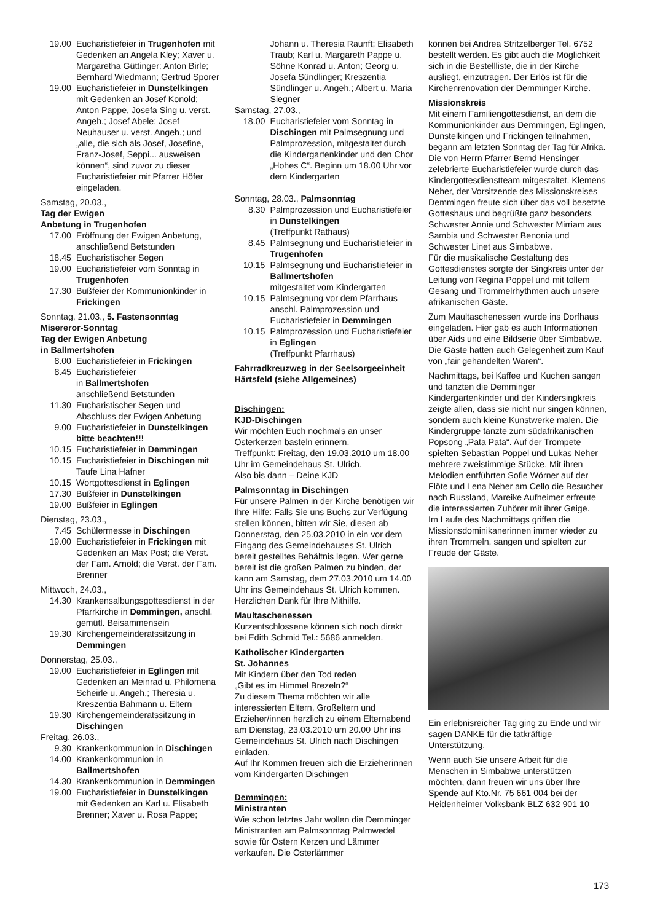19.00 Eucharistiefeier in Trugenhofen mit Gedenken an Angela Kley; Xaver u. Margaretha Güttinger; Anton Birle; Bernhard Wiedmann; Gertrud Sporer
19.00 Eucharistiefeier in Dunstelkingen mit Gedenken an Josef Konold; Anton Pappe, Josefa Sing u. verst. Angeh.; Josef Abele; Josef Neuhauser u. verst. Angeh.; und „alle, die sich als Josef, Josefine, Franz-Josef, Seppi... ausweisen können“, sind zuvor zu dieser Eucharistiefeier mit Pfarrer Höfer eingeladen.
Samstag, 20.03.,
Tag der Ewigen
Anbetung in Trugenhofen
17.00 Eröffnung der Ewigen Anbetung, anschließend Betstunden
18.45 Eucharistischer Segen
19.00 Eucharistiefeier vom Sonntag in Trugenhofen
17.30 Bußfeier der Kommunionkinder in Frickingen
Sonntag, 21.03., 5. Fastensonntag
Misereror-Sonntag
Tag der Ewigen Anbetung
in Ballmertshofen
8.00 Eucharistiefeier in Frickingen
8.45 Eucharistiefeier
in Ballmertshofen
anschließend Betstunden
11.30 Eucharistischer Segen und Abschluss der Ewigen Anbetung
9.00 Eucharistiefeier in Dunstelkingen bitte beachten!!!
10.15 Eucharistiefeier in Demmingen
10.15 Eucharistiefeier in Dischingen mit Taufe Lina Hafner
10.15 Wortgottesdienst in Eglingen
17.30 Bußfeier in Dunstelkingen
19.00 Bußfeier in Eglingen
Dienstag, 23.03.,
7.45 Schülermesse in Dischingen
19.00 Eucharistiefeier in Frickingen mit Gedenken an Max Post; die Verst. der Fam. Arnold; die Verst. der Fam. Brenner
Mittwoch, 24.03.,
14.30 Krankensalbungsgottesdienst in der Pfarrkirche in Demmingen, anschl. gemütl. Beisammensein
19.30 Kirchengemeinderatssitzung in Demmingen
Donnerstag, 25.03.,
19.00 Eucharistiefeier in Eglingen mit Gedenken an Meinrad u. Philomena Scheirle u. Angeh.; Theresia u. Kreszentia Bahmann u. Eltern
19.30 Kirchengemeinderatssitzung in Dischingen
Freitag, 26.03.,
9.30 Krankenkommunion in Dischingen
14.00 Krankenkommunion in Ballmertshofen
14.30 Krankenkommunion in Demmingen
19.00 Eucharistiefeier in Dunstelkingen mit Gedenken an Karl u. Elisabeth Brenner; Xaver u. Rosa Pappe;
Johann u. Theresia Raunft; Elisabeth Traub; Karl u. Margareth Pappe u. Söhne Konrad u. Anton; Georg u. Josefa Sündlinger; Kreszentia Sündlinger u. Angeh.; Albert u. Maria Siegner
Samstag, 27.03.,
18.00 Eucharistiefeier vom Sonntag in Dischingen mit Palmsegnung und Palmprozession, mitgestaltet durch die Kindergartenkinder und den Chor „Hohes C“. Beginn um 18.00 Uhr vor dem Kindergarten
Sonntag, 28.03., Palmsonntag
8.30 Palmprozession und Eucharistiefeier in Dunstelkingen
(Treffpunkt Rathaus)
8.45 Palmsegnung und Eucharistiefeier in Trugenhofen
10.15 Palmsegnung und Eucharistiefeier in Ballmertshofen
mitgestaltet vom Kindergarten
10.15 Palmsegnung vor dem Pfarrhaus anschl. Palmprozession und Eucharistiefeier in Demmingen
10.15 Palmprozession und Eucharistiefeier in Eglingen
(Treffpunkt Pfarrhaus)
Fahrradkreuzweg in der Seelsorgeeinheit Härtsfeld (siehe Allgemeines)
Dischingen:
KJD-Dischingen
Wir möchten Euch nochmals an unser Osterkerzen basteln erinnern.
Treffpunkt: Freitag, den 19.03.2010 um 18.00 Uhr im Gemeindehaus St. Ulrich.
Also bis dann – Deine KJD
Palmsonntag in Dischingen
Für unsere Palmen in der Kirche benötigen wir Ihre Hilfe: Falls Sie uns Buchs zur Verfügung stellen können, bitten wir Sie, diesen ab Donnerstag, den 25.03.2010 in ein vor dem Eingang des Gemeindehauses St. Ulrich bereit gestelltes Behältnis legen. Wer gerne bereit ist die großen Palmen zu binden, der kann am Samstag, dem 27.03.2010 um 14.00 Uhr ins Gemeindehaus St. Ulrich kommen.
Herzlichen Dank für Ihre Mithilfe.
Maultaschenessen
Kurzentschlossene können sich noch direkt bei Edith Schmid Tel.: 5686 anmelden.
Katholischer Kindergarten
St. Johannes
Mit Kindern über den Tod reden
„Gibt es im Himmel Brezeln?“
Zu diesem Thema möchten wir alle interessierten Eltern, Großeltern und Erzieher/innen herzlich zu einem Elternabend am Dienstag, 23.03.2010 um 20.00 Uhr ins Gemeindehaus St. Ulrich nach Dischingen einladen.
Auf Ihr Kommen freuen sich die Erzieherinnen vom Kindergarten Dischingen
Demmingen:
Ministranten
Wie schon letztes Jahr wollen die Demminger Ministranten am Palmsonntag Palmwedel sowie für Ostern Kerzen und Lämmer verkaufen. Die Osterlämmer
können bei Andrea Stritzelberger Tel. 6752 bestellt werden. Es gibt auch die Möglichkeit sich in die Bestellliste, die in der Kirche ausliegt, einzutragen. Der Erlös ist für die Kirchenrenovation der Demminger Kirche.
Missionskreis
Mit einem Familiengottesdienst, an dem die Kommunionkinder aus Demmingen, Eglingen, Dunstelkingen und Frickingen teilnahmen, begann am letzten Sonntag der Tag für Afrika. Die von Herrn Pfarrer Bernd Hensinger zelebrierte Eucharistiefeier wurde durch das Kindergottesdienstteam mitgestaltet. Klemens Neher, der Vorsitzende des Missionskreises Demmingen freute sich über das voll besetzte Gotteshaus und begrüßte ganz besonders Schwester Annie und Schwester Mirriam aus Sambia und Schwester Benonia und Schwester Linet aus Simbabwe.
Für die musikalische Gestaltung des Gottesdienstes sorgte der Singkreis unter der Leitung von Regina Poppel und mit tollem Gesang und Trommelrhythmen auch unsere afrikanischen Gäste.
Zum Maultaschenessen wurde ins Dorfhaus eingeladen. Hier gab es auch Informationen über Aids und eine Bildserie über Simbabwe. Die Gäste hatten auch Gelegenheit zum Kauf von „fair gehandelten Waren“.
Nachmittags, bei Kaffee und Kuchen sangen und tanzten die Demminger Kindergartenkinder und der Kindersingkreis zeigte allen, dass sie nicht nur singen können, sondern auch kleine Kunstwerke malen. Die Kindergruppe tanzte zum südafrikanischen Popsong „Pata Pata“. Auf der Trompete spielten Sebastian Poppel und Lukas Neher mehrere zweistimmige Stücke. Mit ihren Melodien entführten Sofie Wörner auf der Flöte und Lena Neher am Cello die Besucher nach Russland, Mareike Aufheimer erfreute die interessierten Zuhörer mit ihrer Geige.
Im Laufe des Nachmittags griffen die Missionsdominikanerinnen immer wieder zu ihren Trommeln, sangen und spielten zur Freude der Gäste.
Ein erlebnisreicher Tag ging zu Ende und wir sagen DANKE für die tatkräftige Unterstützung.
Wenn auch Sie unsere Arbeit für die Menschen in Simbabwe unterstützen möchten, dann freuen wir uns über Ihre Spende auf Kto.Nr. 75 661 004 bei der Heidenheimer Volksbank BLZ 632 901 10
173